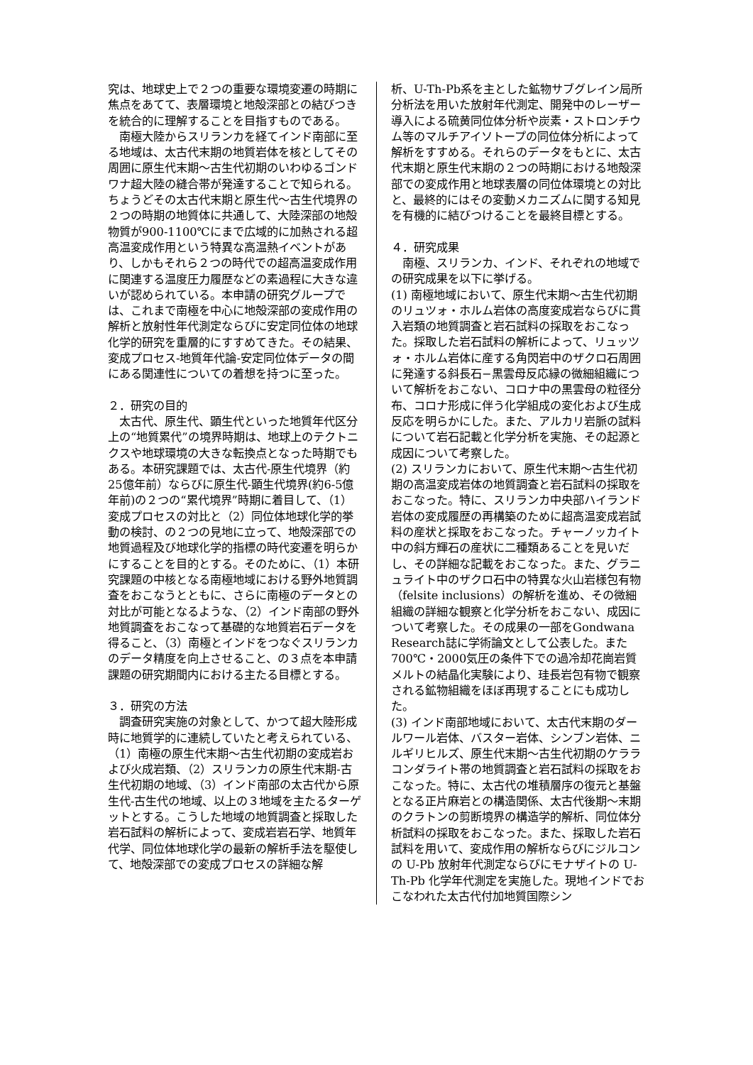究は、地球史上で２つの重要な環境変遷の時期に焦点をあてて、表層環境と地殻深部との結びつきを統合的に理解することを目指すものである。
　南極大陸からスリランカを経てインド南部に至る地域は、太古代末期の地質岩体を核としてその周囲に原生代末期〜古生代初期のいわゆるゴンドワナ超大陸の縫合帯が発達することで知られる。ちょうどその太古代末期と原生代〜古生代境界の２つの時期の地質体に共通して、大陸深部の地殻物質が900-1100℃にまで広域的に加熱される超高温変成作用という特異な高温熱イベントがあり、しかもそれら２つの時代での超高温変成作用に関連する温度圧力履歴などの素過程に大きな違いが認められている。本申請の研究グループでは、これまで南極を中心に地殻深部の変成作用の解析と放射性年代測定ならびに安定同位体の地球化学的研究を重層的にすすめてきた。その結果、変成プロセス-地質年代論-安定同位体データの間にある関連性についての着想を持つに至った。
２．研究の目的
　太古代、原生代、顕生代といった地質年代区分上の“地質累代”の境界時期は、地球上のテクトニクスや地球環境の大きな転換点となった時期でもある。本研究課題では、太古代-原生代境界（約25億年前）ならびに原生代-顕生代境界(約6-5億年前)の２つの“累代境界”時期に着目して、（1）変成プロセスの対比と（2）同位体地球化学的挙動の検討、の２つの見地に立って、地殻深部での地質過程及び地球化学的指標の時代変遷を明らかにすることを目的とする。そのために、（1）本研究課題の中核となる南極地域における野外地質調査をおこなうとともに、さらに南極のデータとの対比が可能となるような、（2）インド南部の野外地質調査をおこなって基礎的な地質岩石データを得ること、（3）南極とインドをつなぐスリランカのデータ精度を向上させること、の３点を本申請課題の研究期間内における主たる目標とする。
３．研究の方法
　調査研究実施の対象として、かつて超大陸形成時に地質学的に連続していたと考えられている、（1）南極の原生代末期〜古生代初期の変成岩および火成岩類、（2）スリランカの原生代末期-古生代初期の地域、（3）インド南部の太古代から原生代-古生代の地域、以上の３地域を主たるターゲットとする。こうした地域の地質調査と採取した岩石試料の解析によって、変成岩岩石学、地質年代学、同位体地球化学の最新の解析手法を駆使して、地殻深部での変成プロセスの詳細な解
析、U-Th-Pb系を主とした鉱物サブグレイン局所分析法を用いた放射年代測定、開発中のレーザー導入による硫黄同位体分析や炭素・ストロンチウム等のマルチアイソトープの同位体分析によって解析をすすめる。それらのデータをもとに、太古代末期と原生代末期の２つの時期における地殻深部での変成作用と地球表層の同位体環境との対比と、最終的にはその変動メカニズムに関する知見を有機的に結びつけることを最終目標とする。
４．研究成果
　南極、スリランカ、インド、それぞれの地域での研究成果を以下に挙げる。
(1) 南極地域において、原生代末期〜古生代初期のリュツォ・ホルム岩体の高度変成岩ならびに貫入岩類の地質調査と岩石試料の採取をおこなった。採取した岩石試料の解析によって、リュッツォ・ホルム岩体に産する角閃岩中のザクロ石周囲に発達する斜長石−黒雲母反応縁の微細組織について解析をおこない、コロナ中の黒雲母の粒径分布、コロナ形成に伴う化学組成の変化および生成反応を明らかにした。また、アルカリ岩脈の試料について岩石記載と化学分析を実施、その起源と成因について考察した。
(2) スリランカにおいて、原生代末期〜古生代初期の高温変成岩体の地質調査と岩石試料の採取をおこなった。特に、スリランカ中央部ハイランド岩体の変成履歴の再構築のために超高温変成岩試料の産状と採取をおこなった。チャーノッカイト中の斜方輝石の産状に二種類あることを見いだし、その詳細な記載をおこなった。また、グラニュライト中のザクロ石中の特異な火山岩様包有物（felsite inclusions）の解析を進め、その微細組織の詳細な観察と化学分析をおこない、成因について考察した。その成果の一部をGondwana Research誌に学術論文として公表した。また700℃・2000気圧の条件下での過冷却花崗岩質メルトの結晶化実験により、珪長岩包有物で観察される鉱物組織をほぼ再現することにも成功した。
(3) インド南部地域において、太古代末期のダールワール岩体、バスター岩体、シンブン岩体、ニルギリヒルズ、原生代末期〜古生代初期のケララコンダライト帯の地質調査と岩石試料の採取をおこなった。特に、太古代の堆積層序の復元と基盤となる正片麻岩との構造関係、太古代後期〜末期のクラトンの剪断境界の構造学的解析、同位体分析試料の採取をおこなった。また、採取した岩石試料を用いて、変成作用の解析ならびにジルコンの U-Pb 放射年代測定ならびにモナザイトの U-Th-Pb 化学年代測定を実施した。現地インドでおこなわれた太古代付加地質国際シン